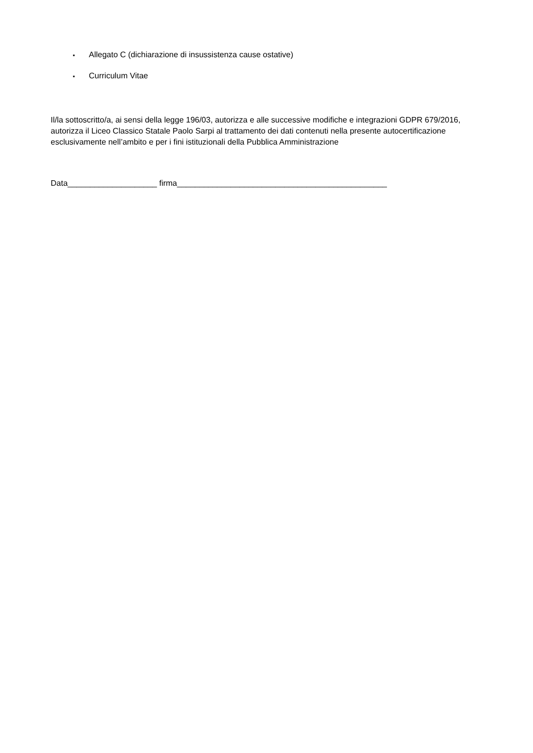▪ Allegato C (dichiarazione di insussistenza cause ostative)
▪ Curriculum Vitae
Il/la sottoscritto/a, ai sensi della legge 196/03, autorizza e alle successive modifiche e integrazioni GDPR 679/2016, autorizza il Liceo Classico Statale Paolo Sarpi al trattamento dei dati contenuti nella presente autocertificazione esclusivamente nell’ambito e per i fini istituzionali della Pubblica Amministrazione
Data____________________ firma_______________________________________________